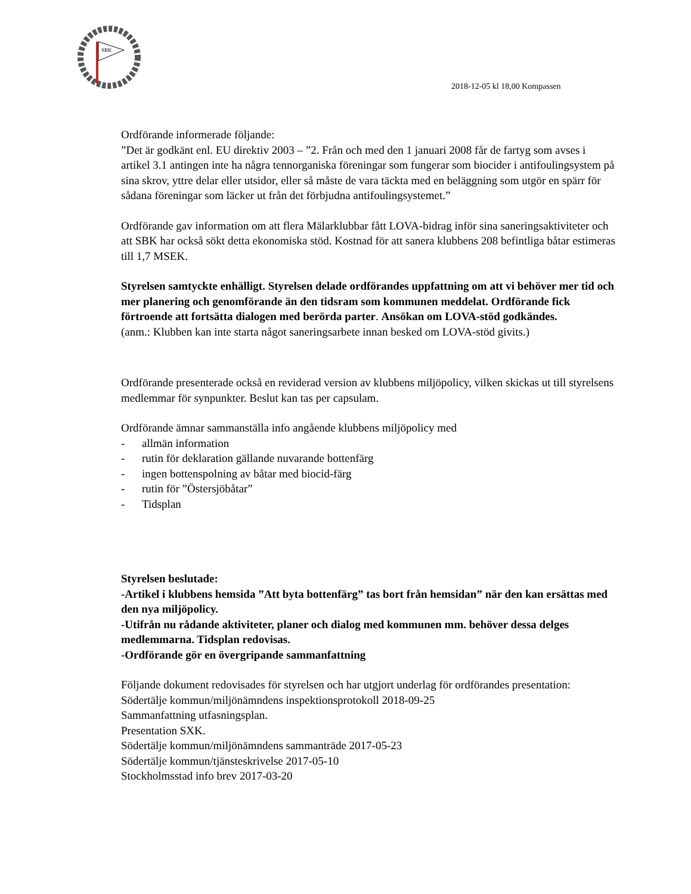SBK
2018-12-05 kl 18,00 Kompassen
Ordförande informerade följande:
”Det är godkänt enl. EU direktiv 2003 – ”2. Från och med den 1 januari 2008 får de fartyg som avses i artikel 3.1 antingen inte ha några tennorganiska föreningar som fungerar som biocider i antifoulingsystem på sina skrov, yttre delar eller utsidor, eller så måste de vara täckta med en beläggning som utgör en spärr för sådana föreningar som läcker ut från det förbjudna antifoulingsystemet.”
Ordförande gav information om att flera Mälarklubbar fått LOVA-bidrag inför sina saneringsaktiviteter och att SBK har också sökt detta ekonomiska stöd. Kostnad för att sanera klubbens 208 befintliga båtar estimeras till 1,7 MSEK.
Styrelsen samtyckte enhälligt. Styrelsen delade ordförandes uppfattning om att vi behöver mer tid och mer planering och genomförande än den tidsram som kommunen meddelat. Ordförande fick förtroende att fortsätta dialogen med berörda parter. Ansökan om LOVA-stöd godkändes.
(anm.: Klubben kan inte starta något saneringsarbete innan besked om LOVA-stöd givits.)
Ordförande presenterade också en reviderad version av klubbens miljöpolicy, vilken skickas ut till styrelsens medlemmar för synpunkter. Beslut kan tas per capsulam.
Ordförande ämnar sammanställa info angående klubbens miljöpolicy med
- allmän information
- rutin för deklaration gällande nuvarande bottenfärg
- ingen bottenspolning av båtar med biocid-färg
- rutin för ”Östersjöbåtar”
- Tidsplan
Styrelsen beslutade:
-Artikel i klubbens hemsida ”Att byta bottenfärg” tas bort från hemsidan” när den kan ersättas med den nya miljöpolicy.
-Utifrån nu rådande aktiviteter, planer och dialog med kommunen mm. behöver dessa delges medlemmarna. Tidsplan redovisas.
-Ordförande gör en övergripande sammanfattning
Följande dokument redovisades för styrelsen och har utgjort underlag för ordförandes presentation:
Södertälje kommun/miljönämndens inspektionsprotokoll 2018-09-25
Sammanfattning utfasningsplan.
Presentation SXK.
Södertälje kommun/miljönämndens sammanträde 2017-05-23
Södertälje kommun/tjänsteskrivelse 2017-05-10
Stockholmsstad info brev 2017-03-20